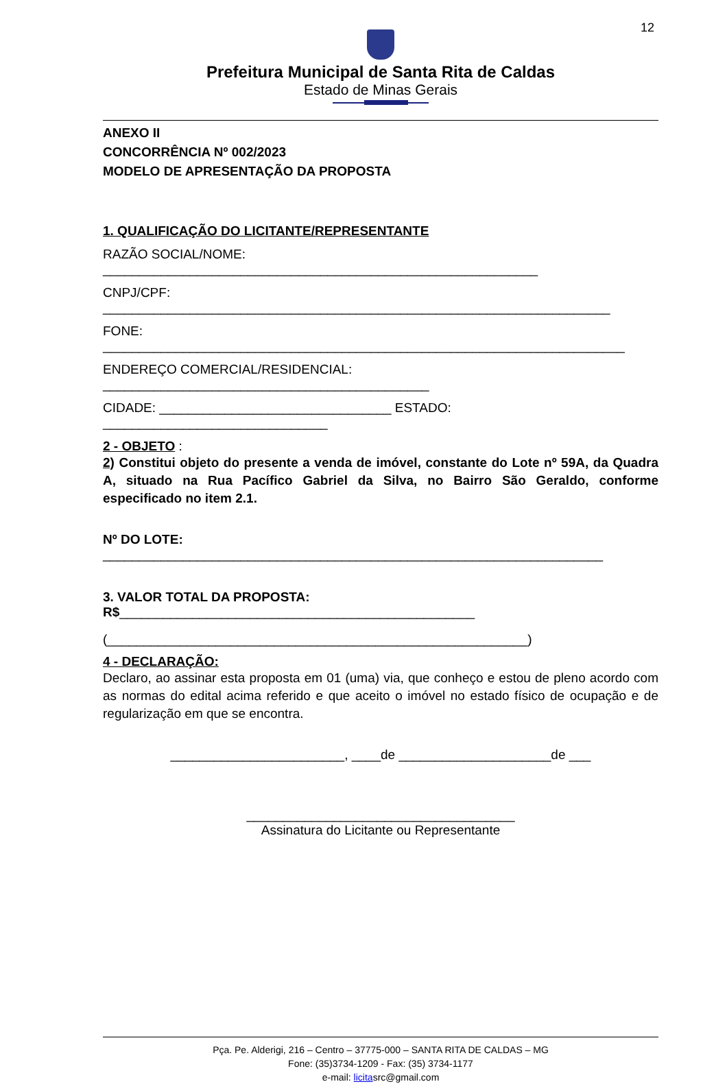12
Prefeitura Municipal de Santa Rita de Caldas
Estado de Minas Gerais
ANEXO II
CONCORRÊNCIA Nº 002/2023
MODELO DE APRESENTAÇÃO DA PROPOSTA
1. QUALIFICAÇÃO DO LICITANTE/REPRESENTANTE
RAZÃO SOCIAL/NOME: ____________________________________________________________
CNPJ/CPF: ______________________________________________________________________
FONE: ________________________________________________________________________
ENDEREÇO COMERCIAL/RESIDENCIAL: _____________________________________________
CIDADE: ________________________________ ESTADO: _______________________________
2 - OBJETO :
2) Constitui objeto do presente a venda de imóvel, constante do Lote nº 59A, da Quadra A, situado na Rua Pacífico Gabriel da Silva, no Bairro São Geraldo, conforme especificado no item 2.1.
Nº DO LOTE: _____________________________________________________________________
3. VALOR TOTAL DA PROPOSTA: R$_________________________________________________
(__________________________________________________________)
4 - DECLARAÇÃO:
Declaro, ao assinar esta proposta em 01 (uma) via, que conheço e estou de pleno acordo com as normas do edital acima referido e que aceito o imóvel no estado físico de ocupação e de regularização em que se encontra.
________________________, ____de _____________________de ___
_____________________________________
Assinatura do Licitante ou Representante
Pça. Pe. Alderigi, 216 – Centro – 37775-000 – SANTA RITA DE CALDAS – MG
Fone: (35)3734-1209 - Fax: (35) 3734-1177
e-mail: licitasrc@gmail.com